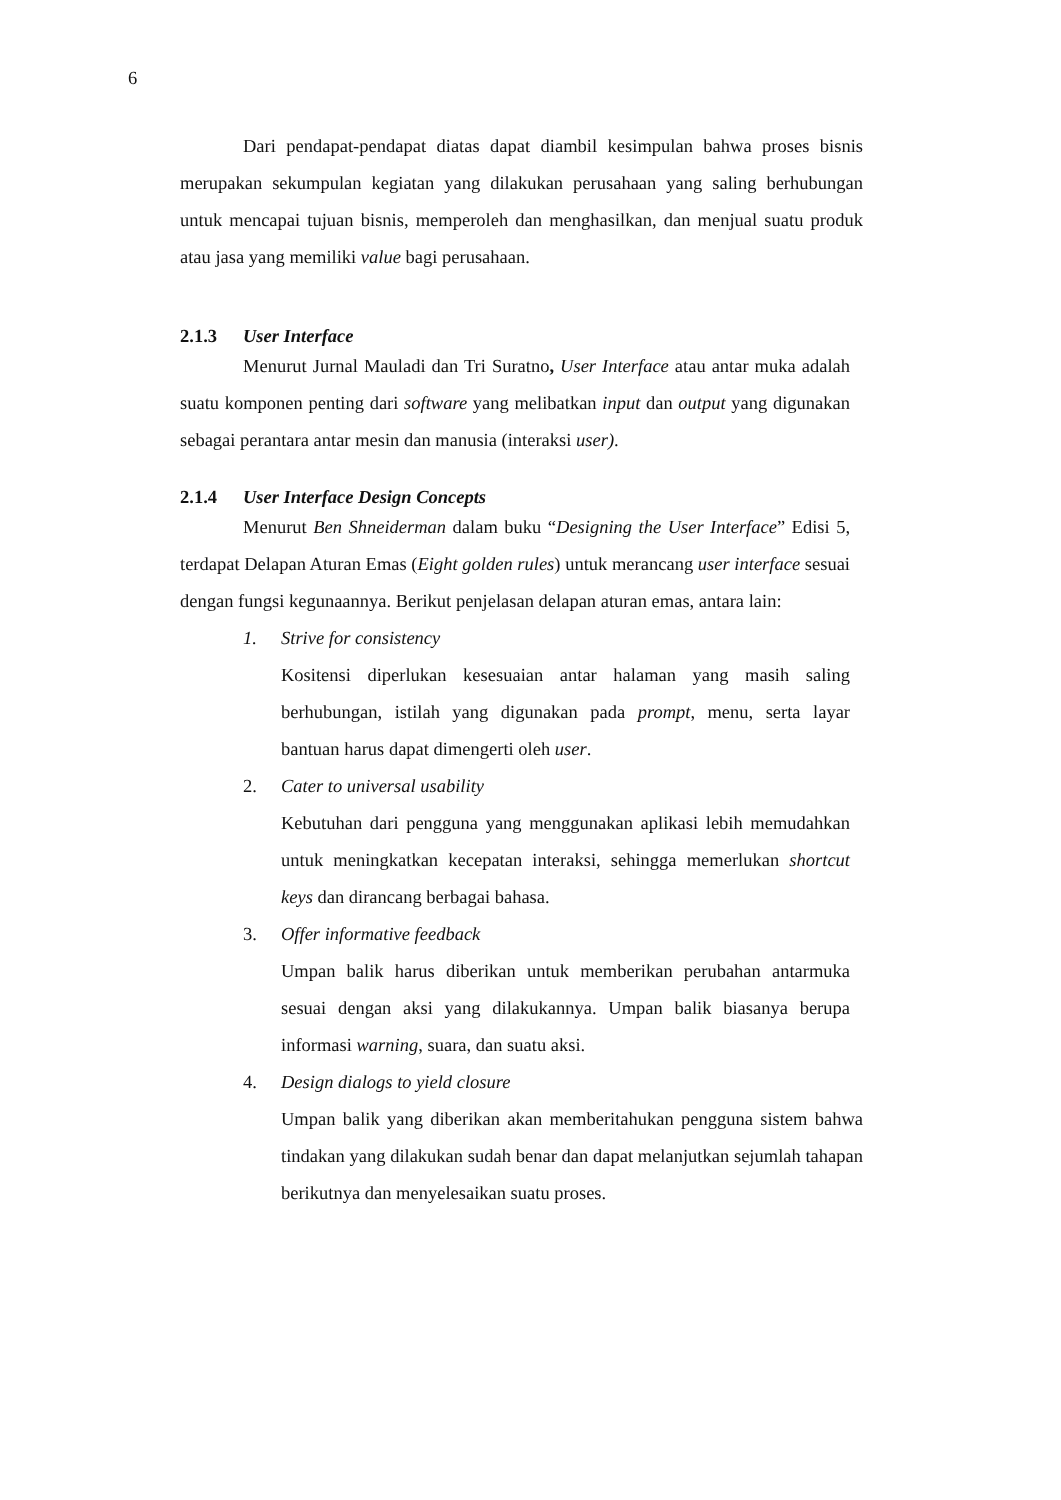6
Dari pendapat-pendapat diatas dapat diambil kesimpulan bahwa proses bisnis merupakan sekumpulan kegiatan yang dilakukan perusahaan yang saling berhubungan untuk mencapai tujuan bisnis, memperoleh dan menghasilkan, dan menjual suatu produk atau jasa yang memiliki value bagi perusahaan.
2.1.3 User Interface
Menurut Jurnal Mauladi dan Tri Suratno, User Interface atau antar muka adalah suatu komponen penting dari software yang melibatkan input dan output yang digunakan sebagai perantara antar mesin dan manusia (interaksi user).
2.1.4 User Interface Design Concepts
Menurut Ben Shneiderman dalam buku “Designing the User Interface” Edisi 5, terdapat Delapan Aturan Emas (Eight golden rules) untuk merancang user interface sesuai dengan fungsi kegunaannya. Berikut penjelasan delapan aturan emas, antara lain:
1. Strive for consistency
Kositensi diperlukan kesesuaian antar halaman yang masih saling berhubungan, istilah yang digunakan pada prompt, menu, serta layar bantuan harus dapat dimengerti oleh user.
2. Cater to universal usability
Kebutuhan dari pengguna yang menggunakan aplikasi lebih memudahkan untuk meningkatkan kecepatan interaksi, sehingga memerlukan shortcut keys dan dirancang berbagai bahasa.
3. Offer informative feedback
Umpan balik harus diberikan untuk memberikan perubahan antarmuka sesuai dengan aksi yang dilakukannya. Umpan balik biasanya berupa informasi warning, suara, dan suatu aksi.
4. Design dialogs to yield closure
Umpan balik yang diberikan akan memberitahukan pengguna sistem bahwa tindakan yang dilakukan sudah benar dan dapat melanjutkan sejumlah tahapan berikutnya dan menyelesaikan suatu proses.